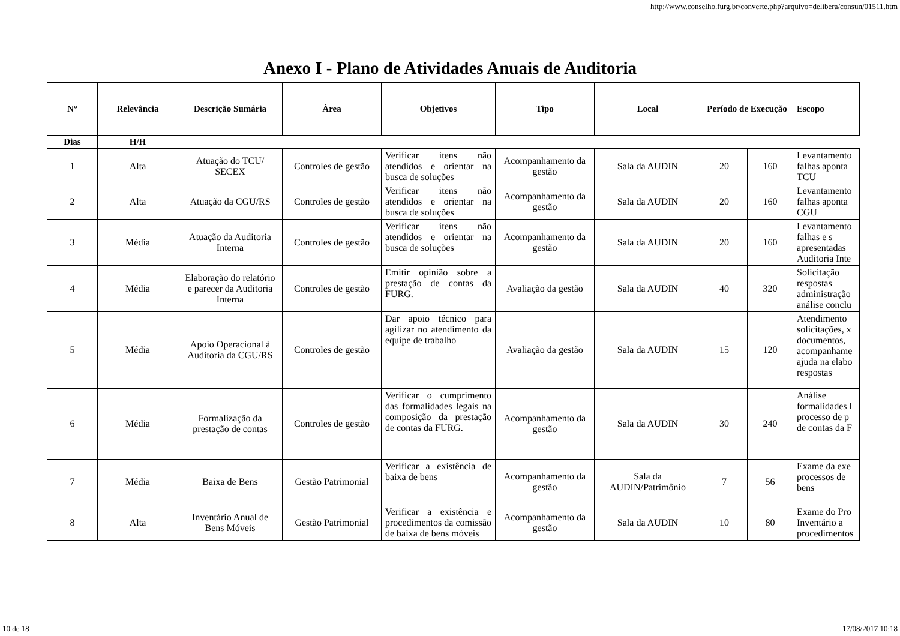http://www.conselho.furg.br/converte.php?arquivo=delibera/consun/01511.htm
Anexo I - Plano de Atividades Anuais de Auditoria
| N° | Relevância | Descrição Sumária | Área | Objetivos | Tipo | Local | Período de Execução | | Escopo |
| --- | --- | --- | --- | --- | --- | --- | --- | --- | --- |
| Dias | H/H | | | | | | | | |
| 1 | Alta | Atuação do TCU/ SECEX | Controles de gestão | Verificar itens não atendidos e orientar na busca de soluções | Acompanhamento da gestão | Sala da AUDIN | 20 | 160 | Levantamento falhas aponta TCU |
| 2 | Alta | Atuação da CGU/RS | Controles de gestão | Verificar itens não atendidos e orientar na busca de soluções | Acompanhamento da gestão | Sala da AUDIN | 20 | 160 | Levantamento falhas aponta CGU |
| 3 | Média | Atuação da Auditoria Interna | Controles de gestão | Verificar itens não atendidos e orientar na busca de soluções | Acompanhamento da gestão | Sala da AUDIN | 20 | 160 | Levantamento falhas e s apresentadas Auditoria Inte |
| 4 | Média | Elaboração do relatório e parecer da Auditoria Interna | Controles de gestão | Emitir opinião sobre a prestação de contas da FURG. | Avaliação da gestão | Sala da AUDIN | 40 | 320 | Solicitação respostas administração análise conclu |
| 5 | Média | Apoio Operacional à Auditoria da CGU/RS | Controles de gestão | Dar apoio técnico para agilizar no atendimento da equipe de trabalho | Avaliação da gestão | Sala da AUDIN | 15 | 120 | Atendimento solicitações, x documentos, acompanhame ajuda na elabo respostas |
| 6 | Média | Formalização da prestação de contas | Controles de gestão | Verificar o cumprimento das formalidades legais na composição da prestação de contas da FURG. | Acompanhamento da gestão | Sala da AUDIN | 30 | 240 | Análise formalidades l processo de p de contas da F |
| 7 | Média | Baixa de Bens | Gestão Patrimonial | Verificar a existência de baixa de bens | Acompanhamento da gestão | Sala da AUDIN/Patrimônio | 7 | 56 | Exame da exe processos de bens |
| 8 | Alta | Inventário Anual de Bens Móveis | Gestão Patrimonial | Verificar a existência e procedimentos da comissão de baixa de bens móveis | Acompanhamento da gestão | Sala da AUDIN | 10 | 80 | Exame do Pro Inventário a procedimentos |
10 de 18 17/08/2017 10:18